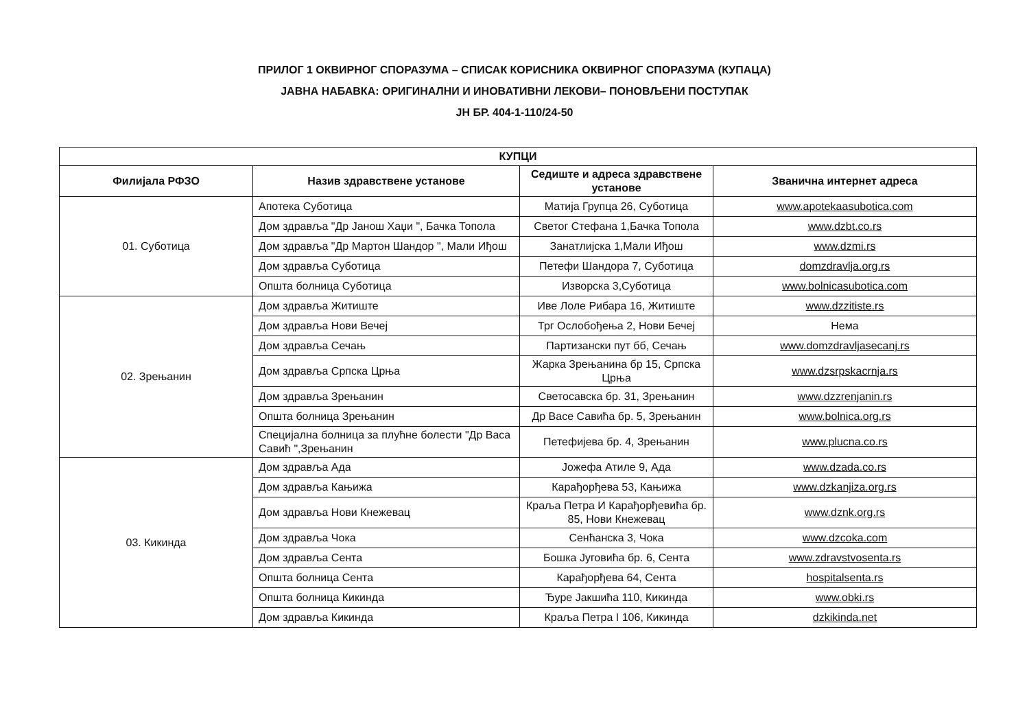ПРИЛОГ 1 ОКВИРНОГ СПОРАЗУМА – СПИСАК КОРИСНИКА ОКВИРНОГ СПОРАЗУМА (КУПАЦА)
ЈАВНА НАБАВКА: ОРИГИНАЛНИ И ИНОВАТИВНИ ЛЕКОВИ– ПОНОВЉЕНИ ПОСТУПАК
ЈН БР. 404-1-110/24-50
| КУПЦИ | | | |
| --- | --- | --- | --- |
| Филијала РФЗО | Назив здравствене установе | Седиште и адреса здравствене установе | Званична интернет адреса |
| 01. Суботица | Апотека Суботица | Матија Групца 26, Суботица | www.apotekaasubotica.com |
| | Дом здравља "Др Јанош Хаџи ", Бачка Топола | Светог Стефана 1,Бачка Топола | www.dzbt.co.rs |
| | Дом здравља "Др Мартон Шандор ", Мали Иђош | Занатлијска 1,Мали Иђош | www.dzmi.rs |
| | Дом здравља Суботица | Петефи Шандора 7, Суботица | domzdravlja.org.rs |
| | Општа болница Суботица | Изворска 3,Суботица | www.bolnicasubotica.com |
| 02. Зрењанин | Дом здравља Житиште | Иве Лоле Рибара 16, Житиште | www.dzzitiste.rs |
| | Дом здравља Нови Вечеј | Трг Ослобођења 2, Нови Бечеј | Нема |
| | Дом здравља Сечањ | Партизански пут бб, Сечањ | www.domzdravljasecanj.rs |
| | Дом здравља Српска Црња | Жарка Зрењанина бр 15, Српска Црња | www.dzsrpskacrnja.rs |
| | Дом здравља Зрењанин | Светосавска бр. 31, Зрењанин | www.dzzrenjanin.rs |
| | Општа болница Зрењанин | Др Васе Савића бр. 5, Зрењанин | www.bolnica.org.rs |
| | Специјална болница за плућне болести "Др Васа Савић ",Зрењанин | Петефијева бр. 4, Зрењанин | www.plucna.co.rs |
| 03. Кикинда | Дом здравља Ада | Јожефа Атиле 9, Ада | www.dzada.co.rs |
| | Дом здравља Кањижа | Карађорђева 53, Кањижа | www.dzkanjiza.org.rs |
| | Дом здравља Нови Кнежевац | Краља Петра И Карађорђевића бр. 85, Нови Кнежевац | www.dznk.org.rs |
| | Дом здравља Чока | Сенћанска 3, Чока | www.dzcoka.com |
| | Дом здравља Сента | Бошка Југовића бр. 6, Сента | www.zdravstvosenta.rs |
| | Општа болница Сента | Карађорђева 64, Сента | hospitalsenta.rs |
| | Општа болница Кикинда | Ђуре Јакшића 110, Кикинда | www.obki.rs |
| | Дом здравља Кикинда | Краља Петра I 106, Кикинда | dzkikinda.net |